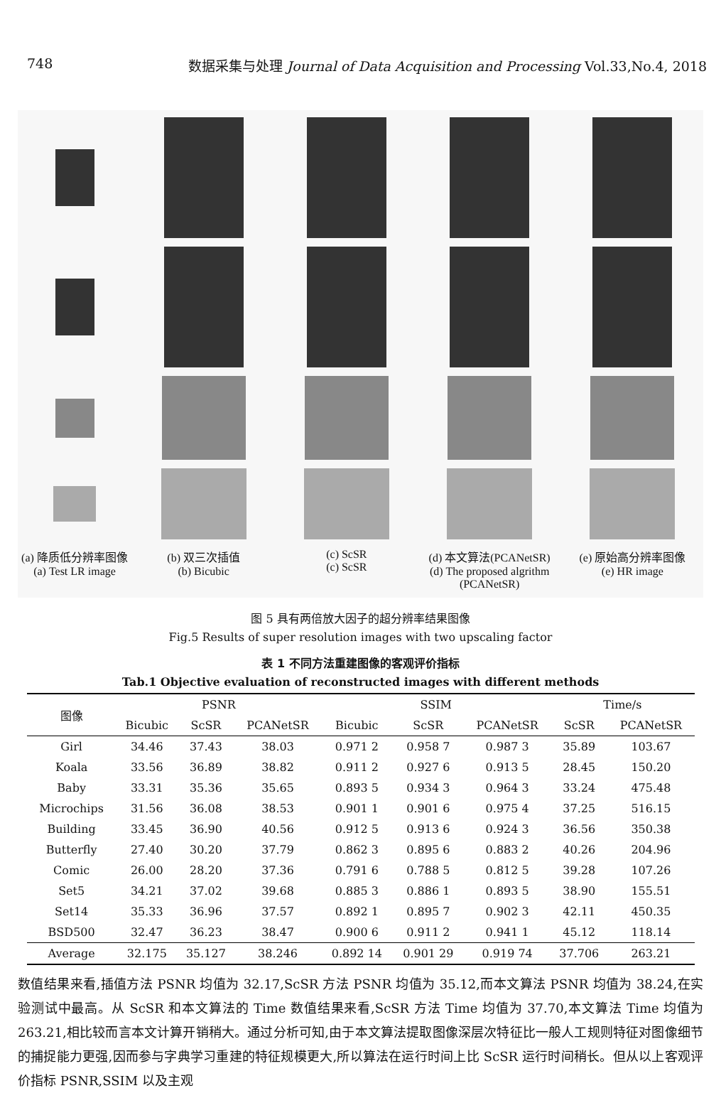748 数据采集与处理 Journal of Data Acquisition and Processing Vol.33,No.4, 2018
(a) 降质低分辨率图像
(a) Test LR image
(b) 双三次插值
(b) Bicubic
(c) ScSR
(c) ScSR
(d) 本文算法(PCANetSR)
(d) The proposed algrithm (PCANetSR)
(e) 原始高分辨率图像
(e) HR image
图 5 具有两倍放大因子的超分辨率结果图像
Fig.5 Results of super resolution images with two upscaling factor
表 1 不同方法重建图像的客观评价指标
Tab.1 Objective evaluation of reconstructed images with different methods
| 图像 | PSNR | | | SSIM | | | Time/s | |
| --- | --- | --- | --- | --- | --- | --- | --- | --- |
| | Bicubic | ScSR | PCANetSR | Bicubic | ScSR | PCANetSR | ScSR | PCANetSR |
| Girl | 34.46 | 37.43 | 38.03 | 0.971 2 | 0.958 7 | 0.987 3 | 35.89 | 103.67 |
| Koala | 33.56 | 36.89 | 38.82 | 0.911 2 | 0.927 6 | 0.913 5 | 28.45 | 150.20 |
| Baby | 33.31 | 35.36 | 35.65 | 0.893 5 | 0.934 3 | 0.964 3 | 33.24 | 475.48 |
| Microchips | 31.56 | 36.08 | 38.53 | 0.901 1 | 0.901 6 | 0.975 4 | 37.25 | 516.15 |
| Building | 33.45 | 36.90 | 40.56 | 0.912 5 | 0.913 6 | 0.924 3 | 36.56 | 350.38 |
| Butterfly | 27.40 | 30.20 | 37.79 | 0.862 3 | 0.895 6 | 0.883 2 | 40.26 | 204.96 |
| Comic | 26.00 | 28.20 | 37.36 | 0.791 6 | 0.788 5 | 0.812 5 | 39.28 | 107.26 |
| Set5 | 34.21 | 37.02 | 39.68 | 0.885 3 | 0.886 1 | 0.893 5 | 38.90 | 155.51 |
| Set14 | 35.33 | 36.96 | 37.57 | 0.892 1 | 0.895 7 | 0.902 3 | 42.11 | 450.35 |
| BSD500 | 32.47 | 36.23 | 38.47 | 0.900 6 | 0.911 2 | 0.941 1 | 45.12 | 118.14 |
| Average | 32.175 | 35.127 | 38.246 | 0.892 14 | 0.901 29 | 0.919 74 | 37.706 | 263.21 |
数值结果来看,插值方法 PSNR 均值为 32.17,ScSR 方法 PSNR 均值为 35.12,而本文算法 PSNR 均值为 38.24,在实验测试中最高。从 ScSR 和本文算法的 Time 数值结果来看,ScSR 方法 Time 均值为 37.70,本文算法 Time 均值为 263.21,相比较而言本文计算开销稍大。通过分析可知,由于本文算法提取图像深层次特征比一般人工规则特征对图像细节的捕捉能力更强,因而参与字典学习重建的特征规模更大,所以算法在运行时间上比 ScSR 运行时间稍长。但从以上客观评价指标 PSNR,SSIM 以及主观